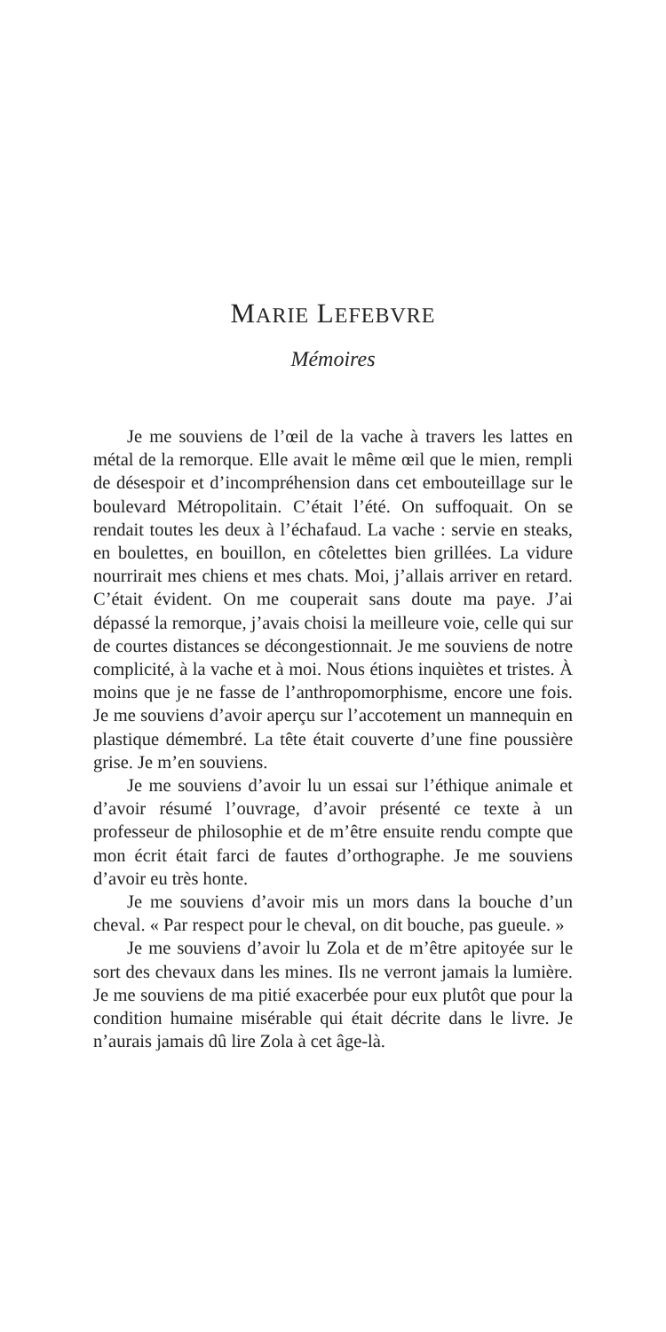MARIE LEFEBVRE
Mémoires
Je me souviens de l’œil de la vache à travers les lattes en métal de la remorque. Elle avait le même œil que le mien, rempli de désespoir et d’incompréhension dans cet embouteillage sur le boulevard Métropolitain. C’était l’été. On suffoquait. On se rendait toutes les deux à l’échafaud. La vache : servie en steaks, en boulettes, en bouillon, en côtelettes bien grillées. La vidure nourrirait mes chiens et mes chats. Moi, j’allais arriver en retard. C’était évident. On me couperait sans doute ma paye. J’ai dépassé la remorque, j’avais choisi la meilleure voie, celle qui sur de courtes distances se décongestionnait. Je me souviens de notre complicité, à la vache et à moi. Nous étions inquiètes et tristes. À moins que je ne fasse de l’anthropomorphisme, encore une fois. Je me souviens d’avoir aperçu sur l’accotement un mannequin en plastique démembré. La tête était couverte d’une fine poussière grise. Je m’en souviens.
Je me souviens d’avoir lu un essai sur l’éthique animale et d’avoir résumé l’ouvrage, d’avoir présenté ce texte à un professeur de philosophie et de m’être ensuite rendu compte que mon écrit était farci de fautes d’orthographe. Je me souviens d’avoir eu très honte.
Je me souviens d’avoir mis un mors dans la bouche d’un cheval. « Par respect pour le cheval, on dit bouche, pas gueule. »
Je me souviens d’avoir lu Zola et de m’être apitoyée sur le sort des chevaux dans les mines. Ils ne verront jamais la lumière. Je me souviens de ma pitié exacerbée pour eux plutôt que pour la condition humaine misérable qui était décrite dans le livre. Je n’aurais jamais dû lire Zola à cet âge-là.